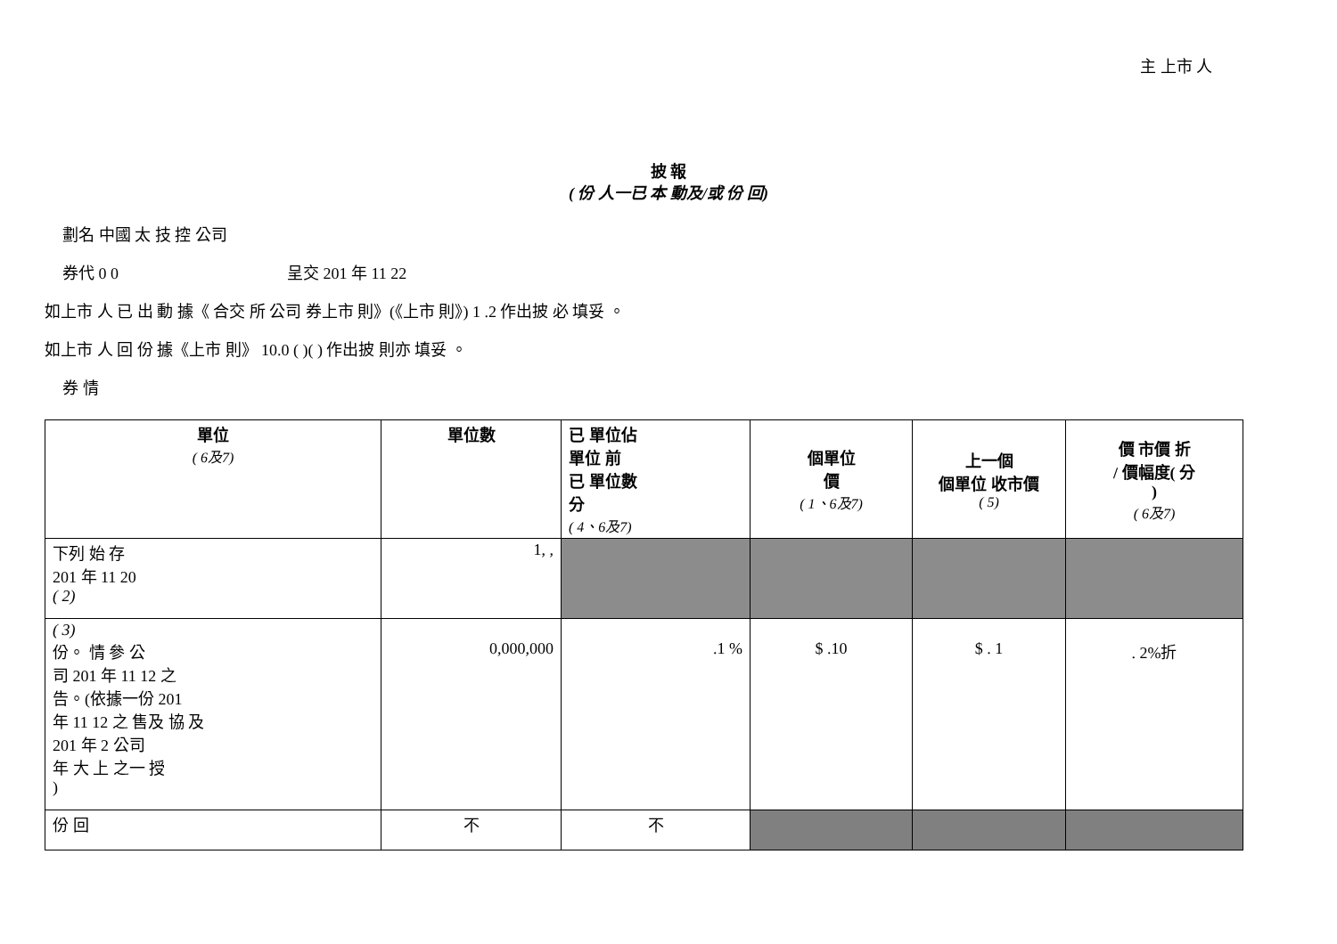主 上市 人
披 報
( 份 人一已 本 動及/或 份 回)
劃名 中國 太 技 控 公司
券代 0 0 呈交 201 年 11 22
如上市 人 已 出 動 據《 合交 所 公司 券上市 則》(《上市 則》) 1 .2 作出披 必 填妥 。
如上市 人 回 份 據《上市 則》 10.0 ( )( ) 作出披 則亦 填妥 。
券 情
| 單位 ( 6及7) | 單位數 | 已 單位佔 單位 前 已 單位數 分 ( 4、6及7) | 個單位 價 ( 1、6及7) | 上一個 個單位 收市價 ( 5) | 價 市價 折 / 價幅度( 分 ) ( 6及7) |
| --- | --- | --- | --- | --- | --- |
| 下列 始 存 201 年 11 20 ( 2) | 1, , | | | | |
| ( 3) 份。 情 參 公 司 201 年 11 12 之 告。(依據一份 201 年 11 12 之 售及 協 及 201 年 2 公司 年 大 上 之一 授 ) | 0,000,000 | .1 % | $ .10 | $ . 1 | . 2%折 |
| 份 回 | 不 | 不 | | | |